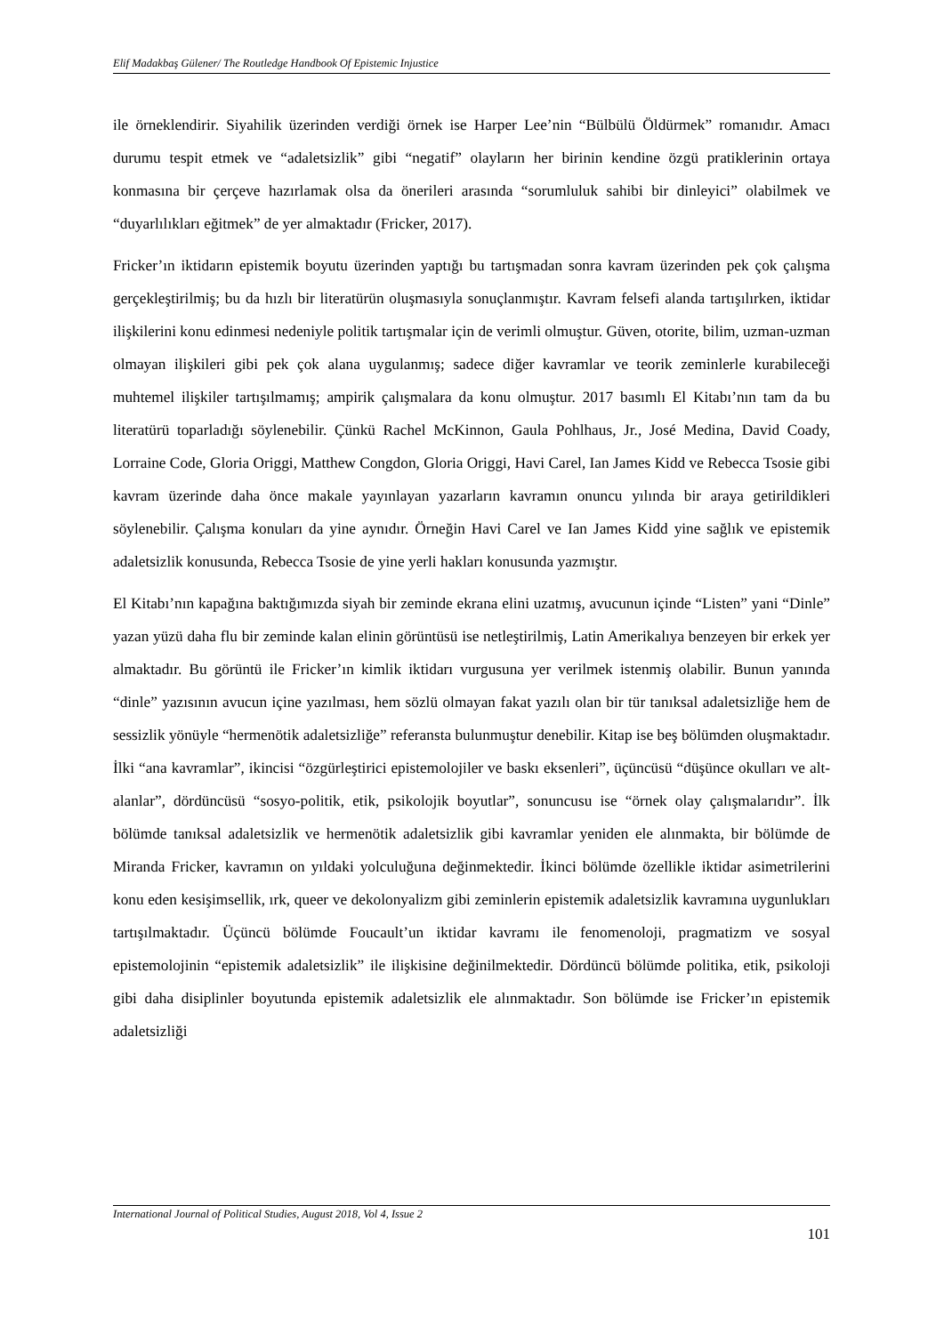Elif Madakbaş Gülener/ The Routledge Handbook Of Epistemic Injustice
ile örneklendirir. Siyahilik üzerinden verdiği örnek ise Harper Lee’nin “Bülbülü Öldürmek” romanıdır. Amacı durumu tespit etmek ve “adaletsizlik” gibi “negatif” olayların her birinin kendine özgü pratiklerinin ortaya konmasına bir çerçeve hazırlamak olsa da önerileri arasında “sorumluluk sahibi bir dinleyici” olabilmek ve “duyarlılıkları eğitmek” de yer almaktadır (Fricker, 2017).
Fricker’ın iktidarın epistemik boyutu üzerinden yaptığı bu tartışmadan sonra kavram üzerinden pek çok çalışma gerçekleştirilmiş; bu da hızlı bir literatürün oluşmasıyla sonuçlanmıştır. Kavram felsefi alanda tartışılırken, iktidar ilişkilerini konu edinmesi nedeniyle politik tartışmalar için de verimli olmuştur. Güven, otorite, bilim, uzman-uzman olmayan ilişkileri gibi pek çok alana uygulanmış; sadece diğer kavramlar ve teorik zeminlerle kurabileceği muhtemel ilişkiler tartışılmamış; ampirik çalışmalara da konu olmuştur. 2017 basımlı El Kitabı’nın tam da bu literatürü toparladığı söylenebilir. Çünkü Rachel McKinnon, Gaula Pohlhaus, Jr., José Medina, David Coady, Lorraine Code, Gloria Origgi, Matthew Congdon, Gloria Origgi, Havi Carel, Ian James Kidd ve Rebecca Tsosie gibi kavram üzerinde daha önce makale yayınlayan yazarların kavramın onuncu yılında bir araya getirildikleri söylenebilir. Çalışma konuları da yine aynıdır. Örneğin Havi Carel ve Ian James Kidd yine sağlık ve epistemik adaletsizlik konusunda, Rebecca Tsosie de yine yerli hakları konusunda yazmıştır.
El Kitabı’nın kapağına baktığımızda siyah bir zeminde ekrana elini uzatmış, avucunun içinde “Listen” yani “Dinle” yazan yüzü daha flu bir zeminde kalan elinin görüntüsü ise netleştirilmiş, Latin Amerikalıya benzeyen bir erkek yer almaktadır. Bu görüntü ile Fricker’ın kimlik iktidarı vurgusuna yer verilmek istenmiş olabilir. Bunun yanında “dinle” yazısının avucun içine yazılması, hem sözlü olmayan fakat yazılı olan bir tür tanıksal adaletsizliğe hem de sessizlik yönüyle “hermenötik adaletsizliğe” referansta bulunmuştur denebilir. Kitap ise beş bölümden oluşmaktadır. İlki “ana kavramlar”, ikincisi “özgürleştirici epistemolojiler ve baskı eksenleri”, üçüncüsü “düşünce okulları ve alt-alanlar”, dördüncüsü “sosyo-politik, etik, psikolojik boyutlar”, sonuncusu ise “örnek olay çalışmalarıdır”. İlk bölümde tanıksal adaletsizlik ve hermenötik adaletsizlik gibi kavramlar yeniden ele alınmakta, bir bölümde de Miranda Fricker, kavramın on yıldaki yolculuğuna değinmektedir. İkinci bölümde özellikle iktidar asimetrilerini konu eden kesişimsellik, ırk, queer ve dekolonyalizm gibi zeminlerin epistemik adaletsizlik kavramına uygunlukları tartışılmaktadır. Üçüncü bölümde Foucault’un iktidar kavramı ile fenomenoloji, pragmatizm ve sosyal epistemolojinin “epistemik adaletsizlik” ile ilişkisine değinilmektedir. Dördüncü bölümde politika, etik, psikoloji gibi daha disiplinler boyutunda epistemik adaletsizlik ele alınmaktadır. Son bölümde ise Fricker’ın epistemik adaletsizliği
International Journal of Political Studies, August 2018, Vol 4, Issue 2
101